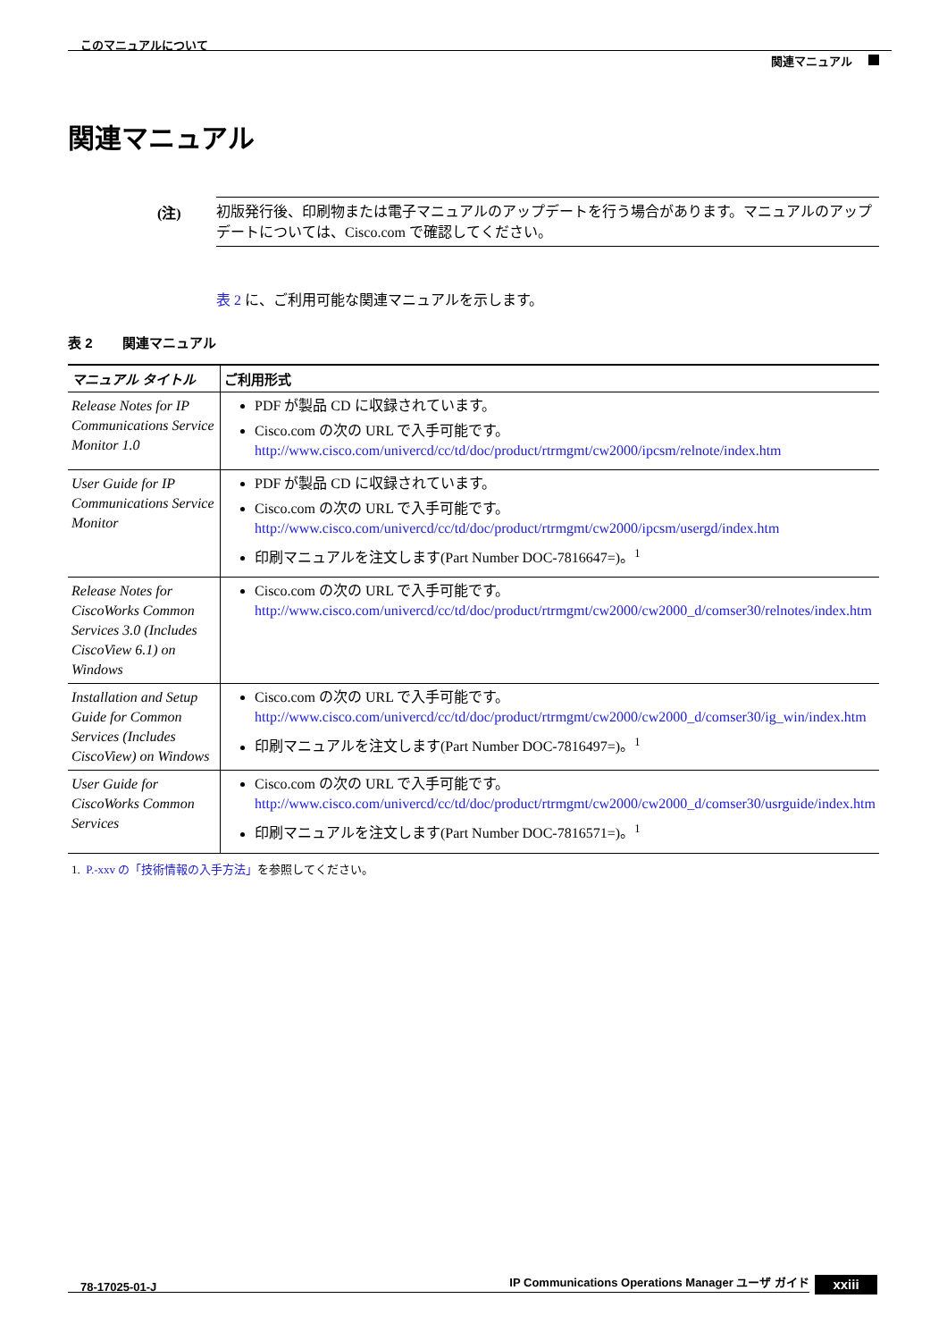このマニュアルについて
関連マニュアル
関連マニュアル
(注)
初版発行後、印刷物または電子マニュアルのアップデートを行う場合があります。マニュアルのアップデートについては、Cisco.com で確認してください。
表 2 に、ご利用可能な関連マニュアルを示します。
表 2 関連マニュアル
| マニュアル タイトル | ご利用形式 |
| --- | --- |
| Release Notes for IP Communications Service Monitor 1.0 | PDF が製品 CD に収録されています。 Cisco.com の次の URL で入手可能です。 http://www.cisco.com/univercd/cc/td/doc/product/rtrmgmt/cw2000/ipcsm/relnote/index.htm |
| User Guide for IP Communications Service Monitor | PDF が製品 CD に収録されています。 Cisco.com の次の URL で入手可能です。 http://www.cisco.com/univercd/cc/td/doc/product/rtrmgmt/cw2000/ipcsm/usergd/index.htm 印刷マニュアルを注文します(Part Number DOC-7816647=)。<sup>1</sup> |
| Release Notes for CiscoWorks Common Services 3.0 (Includes CiscoView 6.1) on Windows | Cisco.com の次の URL で入手可能です。 http://www.cisco.com/univercd/cc/td/doc/product/rtrmgmt/cw2000/cw2000_d/comser30/relnotes/index.htm |
| Installation and Setup Guide for Common Services (Includes CiscoView) on Windows | Cisco.com の次の URL で入手可能です。 http://www.cisco.com/univercd/cc/td/doc/product/rtrmgmt/cw2000/cw2000_d/comser30/ig_win/index.htm 印刷マニュアルを注文します(Part Number DOC-7816497=)。<sup>1</sup> |
| User Guide for CiscoWorks Common Services | Cisco.com の次の URL で入手可能です。 http://www.cisco.com/univercd/cc/td/doc/product/rtrmgmt/cw2000/cw2000_d/comser30/usrguide/index.htm 印刷マニュアルを注文します(Part Number DOC-7816571=)。<sup>1</sup> |
1. P.-xxv の「技術情報の入手方法」を参照してください。
IP Communications Operations Manager ユーザ ガイド
78-17025-01-J xxiii